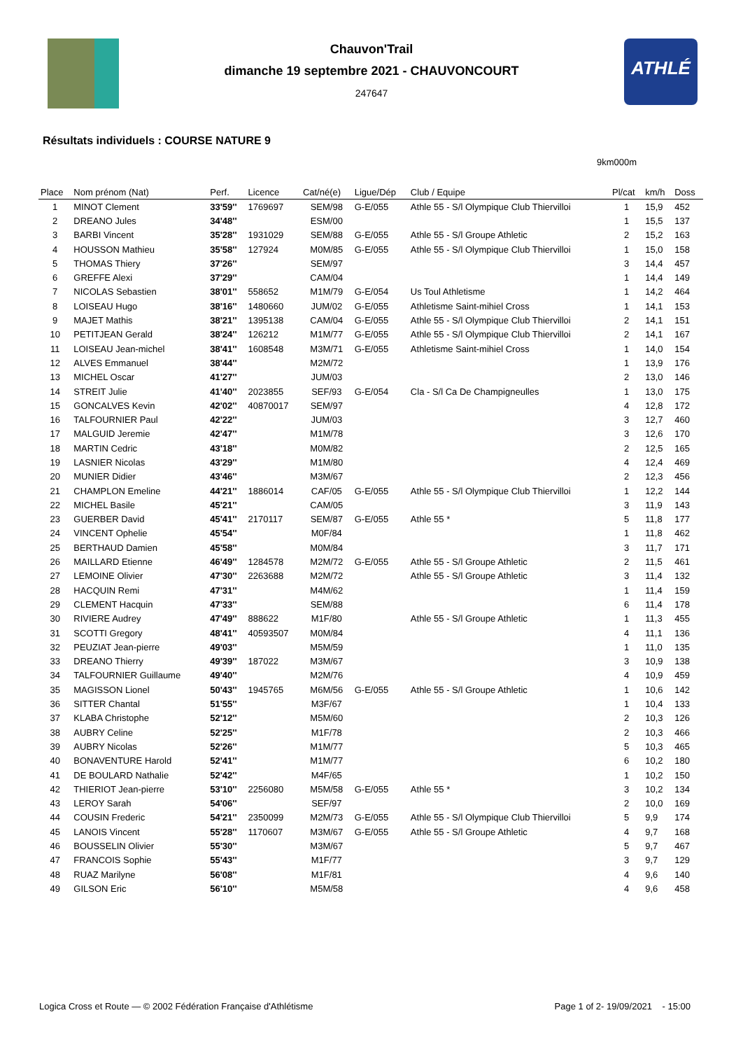Chauvon'Trail
dimanche 19 septembre 2021 - CHAUVONCOURT
247647
ATHLÉ
Résultats individuels : COURSE NATURE 9
9km000m
| Place | Nom prénom (Nat) | Perf. | Licence | Cat/né(e) | Ligue/Dép | Club / Equipe | Pl/cat | km/h | Doss |
| --- | --- | --- | --- | --- | --- | --- | --- | --- | --- |
| 1 | MINOT Clement | 33'59'' | 1769697 | SEM/98 | G-E/055 | Athle 55 - S/l Olympique Club Thiervilloi | 1 | 15,9 | 452 |
| 2 | DREANO Jules | 34'48'' | | ESM/00 | | | 1 | 15,5 | 137 |
| 3 | BARBI Vincent | 35'28'' | 1931029 | SEM/88 | G-E/055 | Athle 55 - S/l Groupe Athletic | 2 | 15,2 | 163 |
| 4 | HOUSSON Mathieu | 35'58'' | 127924 | M0M/85 | G-E/055 | Athle 55 - S/l Olympique Club Thiervilloi | 1 | 15,0 | 158 |
| 5 | THOMAS Thiery | 37'26'' | | SEM/97 | | | 3 | 14,4 | 457 |
| 6 | GREFFE Alexi | 37'29'' | | CAM/04 | | | 1 | 14,4 | 149 |
| 7 | NICOLAS Sebastien | 38'01'' | 558652 | M1M/79 | G-E/054 | Us Toul Athletisme | 1 | 14,2 | 464 |
| 8 | LOISEAU Hugo | 38'16'' | 1480660 | JUM/02 | G-E/055 | Athletisme Saint-mihiel Cross | 1 | 14,1 | 153 |
| 9 | MAJET Mathis | 38'21'' | 1395138 | CAM/04 | G-E/055 | Athle 55 - S/l Olympique Club Thiervilloi | 2 | 14,1 | 151 |
| 10 | PETITJEAN Gerald | 38'24'' | 126212 | M1M/77 | G-E/055 | Athle 55 - S/l Olympique Club Thiervilloi | 2 | 14,1 | 167 |
| 11 | LOISEAU Jean-michel | 38'41'' | 1608548 | M3M/71 | G-E/055 | Athletisme Saint-mihiel Cross | 1 | 14,0 | 154 |
| 12 | ALVES Emmanuel | 38'44'' | | M2M/72 | | | 1 | 13,9 | 176 |
| 13 | MICHEL Oscar | 41'27'' | | JUM/03 | | | 2 | 13,0 | 146 |
| 14 | STREIT Julie | 41'40'' | 2023855 | SEF/93 | G-E/054 | Cla - S/l Ca De Champigneulles | 1 | 13,0 | 175 |
| 15 | GONCALVES Kevin | 42'02'' | 40870017 | SEM/97 | | | 4 | 12,8 | 172 |
| 16 | TALFOURNIER Paul | 42'22'' | | JUM/03 | | | 3 | 12,7 | 460 |
| 17 | MALGUID Jeremie | 42'47'' | | M1M/78 | | | 3 | 12,6 | 170 |
| 18 | MARTIN Cedric | 43'18'' | | M0M/82 | | | 2 | 12,5 | 165 |
| 19 | LASNIER Nicolas | 43'29'' | | M1M/80 | | | 4 | 12,4 | 469 |
| 20 | MUNIER Didier | 43'46'' | | M3M/67 | | | 2 | 12,3 | 456 |
| 21 | CHAMPLON Emeline | 44'21'' | 1886014 | CAF/05 | G-E/055 | Athle 55 - S/l Olympique Club Thiervilloi | 1 | 12,2 | 144 |
| 22 | MICHEL Basile | 45'21'' | | CAM/05 | | | 3 | 11,9 | 143 |
| 23 | GUERBER David | 45'41'' | 2170117 | SEM/87 | G-E/055 | Athle 55 * | 5 | 11,8 | 177 |
| 24 | VINCENT Ophelie | 45'54'' | | M0F/84 | | | 1 | 11,8 | 462 |
| 25 | BERTHAUD Damien | 45'58'' | | M0M/84 | | | 3 | 11,7 | 171 |
| 26 | MAILLARD Etienne | 46'49'' | 1284578 | M2M/72 | G-E/055 | Athle 55 - S/l Groupe Athletic | 2 | 11,5 | 461 |
| 27 | LEMOINE Olivier | 47'30'' | 2263688 | M2M/72 | | Athle 55 - S/l Groupe Athletic | 3 | 11,4 | 132 |
| 28 | HACQUIN Remi | 47'31'' | | M4M/62 | | | 1 | 11,4 | 159 |
| 29 | CLEMENT Hacquin | 47'33'' | | SEM/88 | | | 6 | 11,4 | 178 |
| 30 | RIVIERE Audrey | 47'49'' | 888622 | M1F/80 | | Athle 55 - S/l Groupe Athletic | 1 | 11,3 | 455 |
| 31 | SCOTTI Gregory | 48'41'' | 40593507 | M0M/84 | | | 4 | 11,1 | 136 |
| 32 | PEUZIAT Jean-pierre | 49'03'' | | M5M/59 | | | 1 | 11,0 | 135 |
| 33 | DREANO Thierry | 49'39'' | 187022 | M3M/67 | | | 3 | 10,9 | 138 |
| 34 | TALFOURNIER Guillaume | 49'40'' | | M2M/76 | | | 4 | 10,9 | 459 |
| 35 | MAGISSON Lionel | 50'43'' | 1945765 | M6M/56 | G-E/055 | Athle 55 - S/l Groupe Athletic | 1 | 10,6 | 142 |
| 36 | SITTER Chantal | 51'55'' | | M3F/67 | | | 1 | 10,4 | 133 |
| 37 | KLABA Christophe | 52'12'' | | M5M/60 | | | 2 | 10,3 | 126 |
| 38 | AUBRY Celine | 52'25'' | | M1F/78 | | | 2 | 10,3 | 466 |
| 39 | AUBRY Nicolas | 52'26'' | | M1M/77 | | | 5 | 10,3 | 465 |
| 40 | BONAVENTURE Harold | 52'41'' | | M1M/77 | | | 6 | 10,2 | 180 |
| 41 | DE BOULARD Nathalie | 52'42'' | | M4F/65 | | | 1 | 10,2 | 150 |
| 42 | THIERIOT Jean-pierre | 53'10'' | 2256080 | M5M/58 | G-E/055 | Athle 55 * | 3 | 10,2 | 134 |
| 43 | LEROY Sarah | 54'06'' | | SEF/97 | | | 2 | 10,0 | 169 |
| 44 | COUSIN Frederic | 54'21'' | 2350099 | M2M/73 | G-E/055 | Athle 55 - S/l Olympique Club Thiervilloi | 5 | 9,9 | 174 |
| 45 | LANOIS Vincent | 55'28'' | 1170607 | M3M/67 | G-E/055 | Athle 55 - S/l Groupe Athletic | 4 | 9,7 | 168 |
| 46 | BOUSSELIN Olivier | 55'30'' | | M3M/67 | | | 5 | 9,7 | 467 |
| 47 | FRANCOIS Sophie | 55'43'' | | M1F/77 | | | 3 | 9,7 | 129 |
| 48 | RUAZ Marilyne | 56'08'' | | M1F/81 | | | 4 | 9,6 | 140 |
| 49 | GILSON Eric | 56'10'' | | M5M/58 | | | 4 | 9,6 | 458 |
Logica Cross et Route — © 2002 Fédération Française d'Athlétisme Page 1 of 2- 19/09/2021 - 15:00